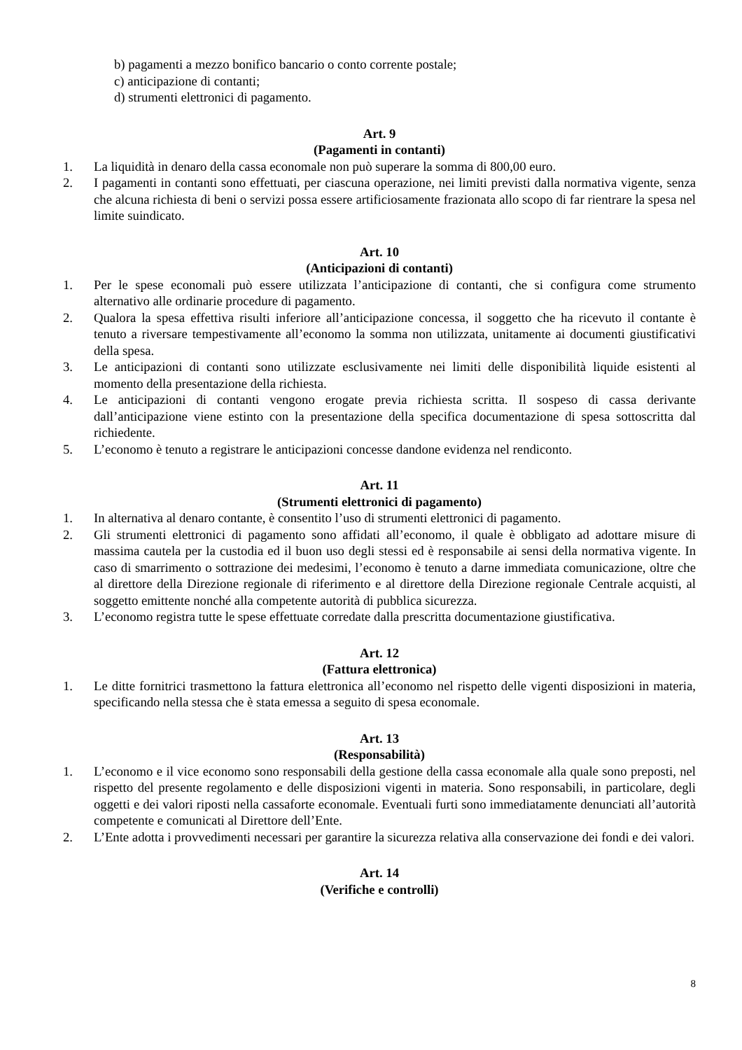b) pagamenti a mezzo bonifico bancario o conto corrente postale;
c) anticipazione di contanti;
d) strumenti elettronici di pagamento.
Art. 9
(Pagamenti in contanti)
1. La liquidità in denaro della cassa economale non può superare la somma di 800,00 euro.
2. I pagamenti in contanti sono effettuati, per ciascuna operazione, nei limiti previsti dalla normativa vigente, senza che alcuna richiesta di beni o servizi possa essere artificiosamente frazionata allo scopo di far rientrare la spesa nel limite suindicato.
Art. 10
(Anticipazioni di contanti)
1. Per le spese economali può essere utilizzata l’anticipazione di contanti, che si configura come strumento alternativo alle ordinarie procedure di pagamento.
2. Qualora la spesa effettiva risulti inferiore all’anticipazione concessa, il soggetto che ha ricevuto il contante è tenuto a riversare tempestivamente all’economo la somma non utilizzata, unitamente ai documenti giustificativi della spesa.
3. Le anticipazioni di contanti sono utilizzate esclusivamente nei limiti delle disponibilità liquide esistenti al momento della presentazione della richiesta.
4. Le anticipazioni di contanti vengono erogate previa richiesta scritta. Il sospeso di cassa derivante dall’anticipazione viene estinto con la presentazione della specifica documentazione di spesa sottoscritta dal richiedente.
5. L’economo è tenuto a registrare le anticipazioni concesse dandone evidenza nel rendiconto.
Art. 11
(Strumenti elettronici di pagamento)
1. In alternativa al denaro contante, è consentito l’uso di strumenti elettronici di pagamento.
2. Gli strumenti elettronici di pagamento sono affidati all’economo, il quale è obbligato ad adottare misure di massima cautela per la custodia ed il buon uso degli stessi ed è responsabile ai sensi della normativa vigente. In caso di smarrimento o sottrazione dei medesimi, l’economo è tenuto a darne immediata comunicazione, oltre che al direttore della Direzione regionale di riferimento e al direttore della Direzione regionale Centrale acquisti, al soggetto emittente nonché alla competente autorità di pubblica sicurezza.
3. L’economo registra tutte le spese effettuate corredate dalla prescritta documentazione giustificativa.
Art. 12
(Fattura elettronica)
1. Le ditte fornitrici trasmettono la fattura elettronica all’economo nel rispetto delle vigenti disposizioni in materia, specificando nella stessa che è stata emessa a seguito di spesa economale.
Art. 13
(Responsabilità)
1. L’economo e il vice economo sono responsabili della gestione della cassa economale alla quale sono preposti, nel rispetto del presente regolamento e delle disposizioni vigenti in materia. Sono responsabili, in particolare, degli oggetti e dei valori riposti nella cassaforte economale. Eventuali furti sono immediatamente denunciati all’autorità competente e comunicati al Direttore dell’Ente.
2. L’Ente adotta i provvedimenti necessari per garantire la sicurezza relativa alla conservazione dei fondi e dei valori.
Art. 14
(Verifiche e controlli)
8